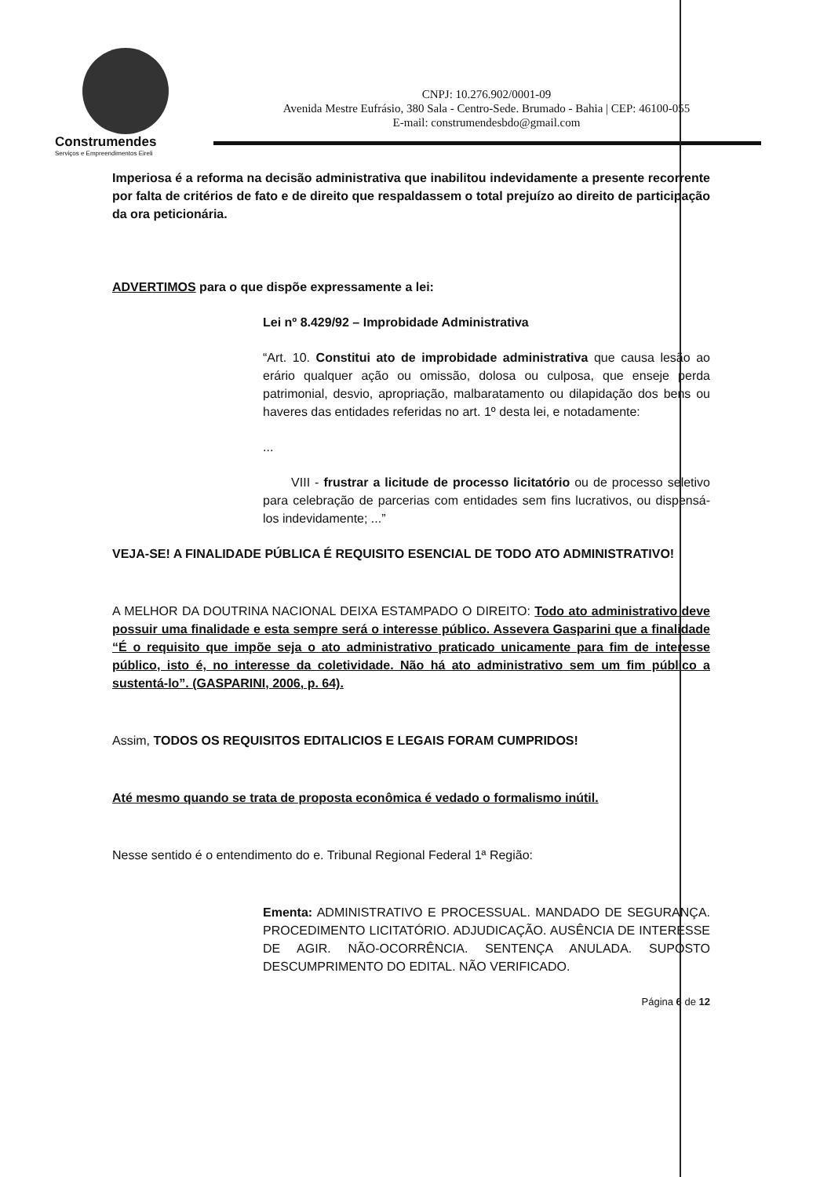Construmendes
Serviços e Empreendimentos Eireli
CNPJ: 10.276.902/0001-09
Avenida Mestre Eufrásio, 380 Sala - Centro-Sede. Brumado - Bahia | CEP: 46100-055
E-mail: construmendesbdo@gmail.com
Imperiosa é a reforma na decisão administrativa que inabilitou indevidamente a presente recorrente por falta de critérios de fato e de direito que respaldassem o total prejuízo ao direito de participação da ora peticionária.
ADVERTIMOS para o que dispõe expressamente a lei:
Lei nº 8.429/92 – Improbidade Administrativa
“Art. 10. Constitui ato de improbidade administrativa que causa lesão ao erário qualquer ação ou omissão, dolosa ou culposa, que enseje perda patrimonial, desvio, apropriação, malbaratamento ou dilapidação dos bens ou haveres das entidades referidas no art. 1º desta lei, e notadamente:
...
VIII - frustrar a licitude de processo licitatório ou de processo seletivo para celebração de parcerias com entidades sem fins lucrativos, ou dispensá-los indevidamente; ...”
VEJA-SE! A FINALIDADE PÚBLICA É REQUISITO ESENCIAL DE TODO ATO ADMINISTRATIVO!
A MELHOR DA DOUTRINA NACIONAL DEIXA ESTAMPADO O DIREITO: Todo ato administrativo deve possuir uma finalidade e esta sempre será o interesse público. Assevera Gasparini que a finalidade “É o requisito que impõe seja o ato administrativo praticado unicamente para fim de interesse público, isto é, no interesse da coletividade. Não há ato administrativo sem um fim público a sustentá-lo”. (GASPARINI, 2006, p. 64).
Assim, TODOS OS REQUISITOS EDITALICIOS E LEGAIS FORAM CUMPRIDOS!
Até mesmo quando se trata de proposta econômica é vedado o formalismo inútil.
Nesse sentido é o entendimento do e. Tribunal Regional Federal 1ª Região:
Ementa: ADMINISTRATIVO E PROCESSUAL. MANDADO DE SEGURANÇA. PROCEDIMENTO LICITATÓRIO. ADJUDICAÇÃO. AUSÊNCIA DE INTERESSE DE AGIR. NÃO-OCORRÊNCIA. SENTENÇA ANULADA. SUPOSTO DESCUMPRIMENTO DO EDITAL. NÃO VERIFICADO.
Página 6 de 12